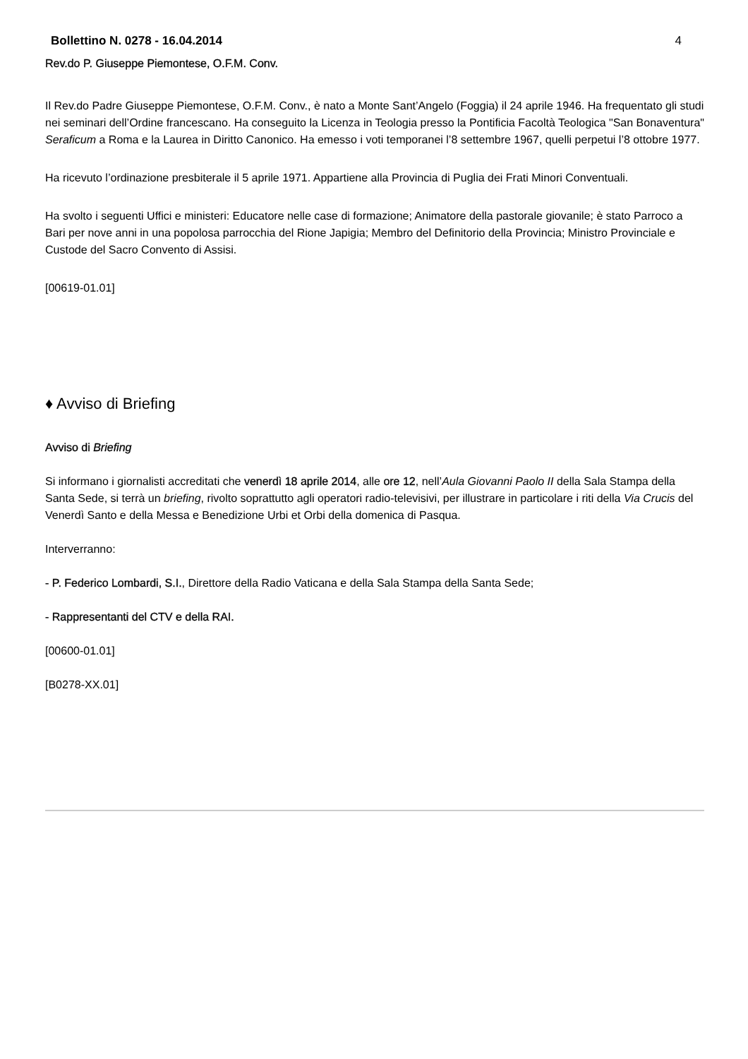Bollettino N. 0278 - 16.04.2014 4
Rev.do P. Giuseppe Piemontese, O.F.M. Conv.
Il Rev.do Padre Giuseppe Piemontese, O.F.M. Conv., è nato a Monte Sant’Angelo (Foggia) il 24 aprile 1946. Ha frequentato gli studi nei seminari dell’Ordine francescano. Ha conseguito la Licenza in Teologia presso la Pontificia Facoltà Teologica "San Bonaventura" Seraficum a Roma e la Laurea in Diritto Canonico. Ha emesso i voti temporanei l’8 settembre 1967, quelli perpetui l’8 ottobre 1977.
Ha ricevuto l’ordinazione presbiterale il 5 aprile 1971. Appartiene alla Provincia di Puglia dei Frati Minori Conventuali.
Ha svolto i seguenti Uffici e ministeri: Educatore nelle case di formazione; Animatore della pastorale giovanile; è stato Parroco a Bari per nove anni in una popolosa parrocchia del Rione Japigia; Membro del Definitorio della Provincia; Ministro Provinciale e Custode del Sacro Convento di Assisi.
[00619-01.01]
♦ Avviso di Briefing
Avviso di Briefing
Si informano i giornalisti accreditati che venerdì 18 aprile 2014, alle ore 12, nell’Aula Giovanni Paolo II della Sala Stampa della Santa Sede, si terrà un briefing, rivolto soprattutto agli operatori radio-televisivi, per illustrare in particolare i riti della Via Crucis del Venerdì Santo e della Messa e Benedizione Urbi et Orbi della domenica di Pasqua.
Interverranno:
- P. Federico Lombardi, S.I., Direttore della Radio Vaticana e della Sala Stampa della Santa Sede;
- Rappresentanti del CTV e della RAI.
[00600-01.01]
[B0278-XX.01]